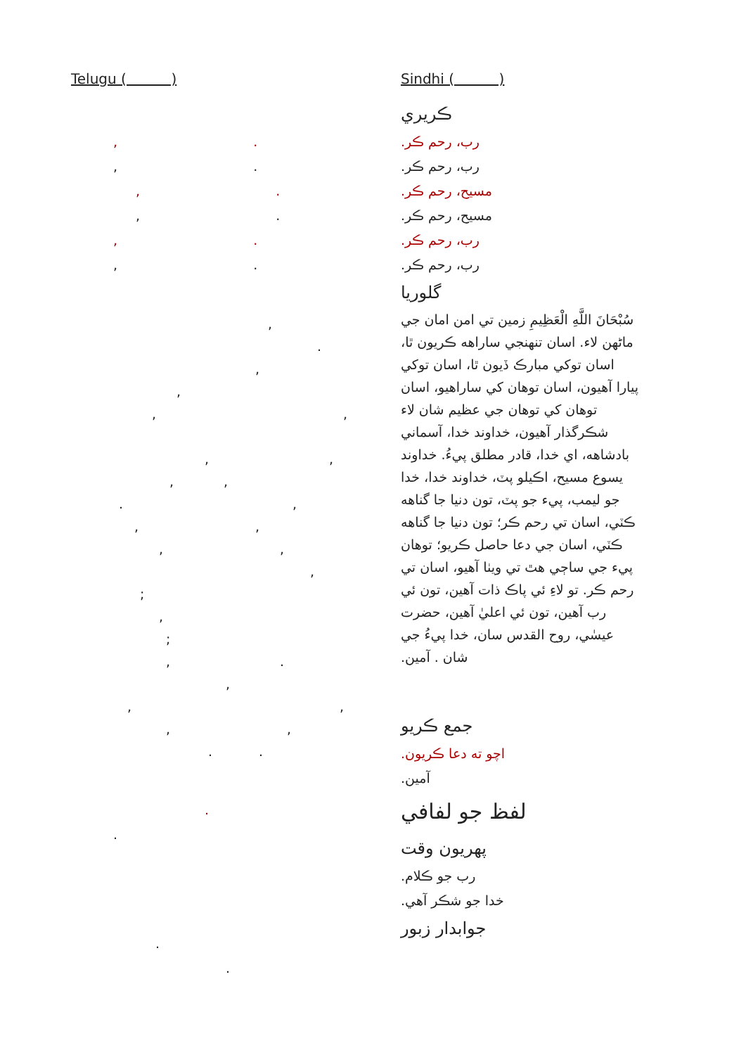Telugu ( )
, .
, .
, .
, .
, .
, .
,
.
,
,
, ,
, ,
, ,
. ,
, ,
, ,
,
;
,
;
, .
,
, ,
, ,
. .
.
.
.
.
Sindhi ( )
ڪريري
رب، رحم ڪر.
رب، رحم ڪر.
مسيح، رحم ڪر.
مسيح، رحم ڪر.
رب، رحم ڪر.
رب، رحم ڪر.
گلوريا
سُبْحَانَ اللَّهِ الْعَظِيمِ زمين تي امن امان جي ماڻهن لاء. اسان تنهنجي ساراهه ڪريون ٿا، اسان توکي مبارڪ ڏيون ٿا، اسان توکي پيارا آهيون، اسان توهان کي ساراهيو، اسان توهان کي توهان جي عظيم شان لاء شڪرگذار آهيون، خداوند خدا، آسماني بادشاهه، اي خدا، قادر مطلق پيءُ. خداوند يسوع مسيح، اڪيلو پٽ، خداوند خدا، خدا جو ليمب، پيء جو پٽ، تون دنيا جا گناهه ڪٽي، اسان تي رحم ڪر؛ تون دنيا جا گناهه ڪٽي، اسان جي دعا حاصل ڪريو؛ توهان پيء جي ساڄي هٿ تي ويٺا آهيو، اسان تي رحم ڪر. تو لاءِ ئي پاڪ ذات آهين، تون ئي رب آهين، تون ئي اعليٰ آهين، حضرت عيسٰي، روح القدس سان، خدا پيءُ جي شان . آمين.
جمع ڪريو
اچو ته دعا ڪريون.
آمين.
لفظ جو لفافي
پهريون وقت
رب جو ڪلام.
خدا جو شڪر آهي.
جوابدار زبور